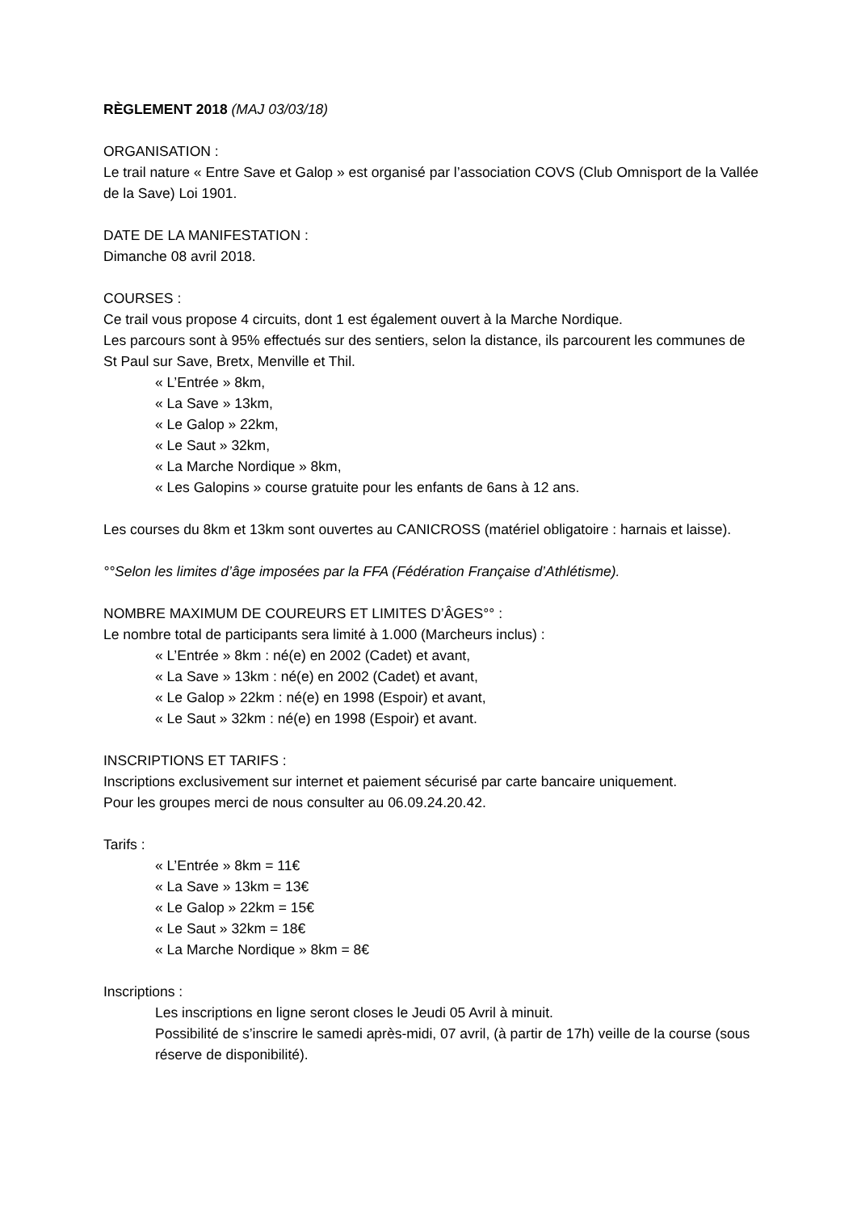RÈGLEMENT 2018 (MAJ 03/03/18)
ORGANISATION :
Le trail nature « Entre Save et Galop » est organisé par l’association COVS (Club Omnisport de la Vallée de la Save) Loi 1901.
DATE DE LA MANIFESTATION :
Dimanche 08 avril 2018.
COURSES :
Ce trail vous propose 4 circuits, dont 1 est également ouvert à la Marche Nordique.
Les parcours sont à 95% effectués sur des sentiers, selon la distance, ils parcourent les communes de St Paul sur Save, Bretx, Menville et Thil.
« L’Entrée » 8km,
« La Save » 13km,
« Le Galop » 22km,
« Le Saut » 32km,
« La Marche Nordique » 8km,
« Les Galopins » course gratuite pour les enfants de 6ans à 12 ans.
Les courses du 8km et 13km sont ouvertes au CANICROSS (matériel obligatoire : harnais et laisse).
°°Selon les limites d’âge imposées par la FFA (Fédération Française d’Athlétisme).
NOMBRE MAXIMUM DE COUREURS ET LIMITES D’ÂGES°° :
Le nombre total de participants sera limité à 1.000 (Marcheurs inclus) :
« L’Entrée » 8km : né(e) en 2002 (Cadet) et avant,
« La Save » 13km : né(e) en 2002 (Cadet) et avant,
« Le Galop » 22km : né(e) en 1998 (Espoir) et avant,
« Le Saut » 32km : né(e) en 1998 (Espoir) et avant.
INSCRIPTIONS ET TARIFS :
Inscriptions exclusivement sur internet et paiement sécurisé par carte bancaire uniquement.
Pour les groupes merci de nous consulter au 06.09.24.20.42.
Tarifs :
« L’Entrée » 8km = 11€
« La Save » 13km = 13€
« Le Galop » 22km = 15€
« Le Saut » 32km = 18€
« La Marche Nordique » 8km = 8€
Inscriptions :
Les inscriptions en ligne seront closes le Jeudi 05 Avril à minuit.
Possibilité de s’inscrire le samedi après-midi, 07 avril, (à partir de 17h) veille de la course (sous réserve de disponibilité).